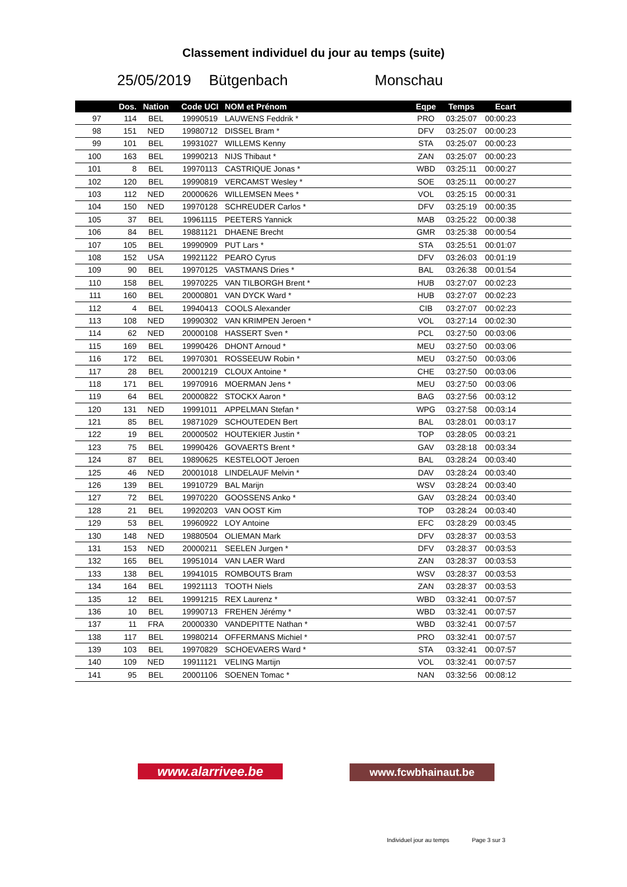Classement individuel du jour au temps (suite)
25/05/2019 Bütgenbach Monschau
| | Dos. | Nation | Code UCI | NOM et Prénom | Eqpe | Temps | Ecart |
| --- | --- | --- | --- | --- | --- | --- | --- |
| 97 | 114 | BEL | 19990519 | LAUWENS Feddrik * | PRO | 03:25:07 | 00:00:23 |
| 98 | 151 | NED | 19980712 | DISSEL Bram * | DFV | 03:25:07 | 00:00:23 |
| 99 | 101 | BEL | 19931027 | WILLEMS Kenny | STA | 03:25:07 | 00:00:23 |
| 100 | 163 | BEL | 19990213 | NIJS Thibaut * | ZAN | 03:25:07 | 00:00:23 |
| 101 | 8 | BEL | 19970113 | CASTRIQUE Jonas * | WBD | 03:25:11 | 00:00:27 |
| 102 | 120 | BEL | 19990819 | VERCAMST Wesley * | SOE | 03:25:11 | 00:00:27 |
| 103 | 112 | NED | 20000626 | WILLEMSEN Mees * | VOL | 03:25:15 | 00:00:31 |
| 104 | 150 | NED | 19970128 | SCHREUDER Carlos * | DFV | 03:25:19 | 00:00:35 |
| 105 | 37 | BEL | 19961115 | PEETERS Yannick | MAB | 03:25:22 | 00:00:38 |
| 106 | 84 | BEL | 19881121 | DHAENE Brecht | GMR | 03:25:38 | 00:00:54 |
| 107 | 105 | BEL | 19990909 | PUT Lars * | STA | 03:25:51 | 00:01:07 |
| 108 | 152 | USA | 19921122 | PEARO Cyrus | DFV | 03:26:03 | 00:01:19 |
| 109 | 90 | BEL | 19970125 | VASTMANS Dries * | BAL | 03:26:38 | 00:01:54 |
| 110 | 158 | BEL | 19970225 | VAN TILBORGH Brent * | HUB | 03:27:07 | 00:02:23 |
| 111 | 160 | BEL | 20000801 | VAN DYCK Ward * | HUB | 03:27:07 | 00:02:23 |
| 112 | 4 | BEL | 19940413 | COOLS Alexander | CIB | 03:27:07 | 00:02:23 |
| 113 | 108 | NED | 19990302 | VAN KRIMPEN Jeroen * | VOL | 03:27:14 | 00:02:30 |
| 114 | 62 | NED | 20000108 | HASSERT Sven * | PCL | 03:27:50 | 00:03:06 |
| 115 | 169 | BEL | 19990426 | DHONT Arnoud * | MEU | 03:27:50 | 00:03:06 |
| 116 | 172 | BEL | 19970301 | ROSSEEUW Robin * | MEU | 03:27:50 | 00:03:06 |
| 117 | 28 | BEL | 20001219 | CLOUX Antoine * | CHE | 03:27:50 | 00:03:06 |
| 118 | 171 | BEL | 19970916 | MOERMAN Jens * | MEU | 03:27:50 | 00:03:06 |
| 119 | 64 | BEL | 20000822 | STOCKX Aaron * | BAG | 03:27:56 | 00:03:12 |
| 120 | 131 | NED | 19991011 | APPELMAN Stefan * | WPG | 03:27:58 | 00:03:14 |
| 121 | 85 | BEL | 19871029 | SCHOUTEDEN Bert | BAL | 03:28:01 | 00:03:17 |
| 122 | 19 | BEL | 20000502 | HOUTEKIER Justin * | TOP | 03:28:05 | 00:03:21 |
| 123 | 75 | BEL | 19990426 | GOVAERTS Brent * | GAV | 03:28:18 | 00:03:34 |
| 124 | 87 | BEL | 19890625 | KESTELOOT Jeroen | BAL | 03:28:24 | 00:03:40 |
| 125 | 46 | NED | 20001018 | LINDELAUF Melvin * | DAV | 03:28:24 | 00:03:40 |
| 126 | 139 | BEL | 19910729 | BAL Marijn | WSV | 03:28:24 | 00:03:40 |
| 127 | 72 | BEL | 19970220 | GOOSSENS Anko * | GAV | 03:28:24 | 00:03:40 |
| 128 | 21 | BEL | 19920203 | VAN OOST Kim | TOP | 03:28:24 | 00:03:40 |
| 129 | 53 | BEL | 19960922 | LOY Antoine | EFC | 03:28:29 | 00:03:45 |
| 130 | 148 | NED | 19880504 | OLIEMAN Mark | DFV | 03:28:37 | 00:03:53 |
| 131 | 153 | NED | 20000211 | SEELEN Jurgen * | DFV | 03:28:37 | 00:03:53 |
| 132 | 165 | BEL | 19951014 | VAN LAER Ward | ZAN | 03:28:37 | 00:03:53 |
| 133 | 138 | BEL | 19941015 | ROMBOUTS Bram | WSV | 03:28:37 | 00:03:53 |
| 134 | 164 | BEL | 19921113 | TOOTH Niels | ZAN | 03:28:37 | 00:03:53 |
| 135 | 12 | BEL | 19991215 | REX Laurenz * | WBD | 03:32:41 | 00:07:57 |
| 136 | 10 | BEL | 19990713 | FREHEN Jérémy * | WBD | 03:32:41 | 00:07:57 |
| 137 | 11 | FRA | 20000330 | VANDEPITTE Nathan * | WBD | 03:32:41 | 00:07:57 |
| 138 | 117 | BEL | 19980214 | OFFERMANS Michiel * | PRO | 03:32:41 | 00:07:57 |
| 139 | 103 | BEL | 19970829 | SCHOEVAERS Ward * | STA | 03:32:41 | 00:07:57 |
| 140 | 109 | NED | 19911121 | VELING Martijn | VOL | 03:32:41 | 00:07:57 |
| 141 | 95 | BEL | 20001106 | SOENEN Tomac * | NAN | 03:32:56 | 00:08:12 |
www.alarrivee.be
www.fcwbhainaut.be
Individuel jour au temps Page 3 sur 3